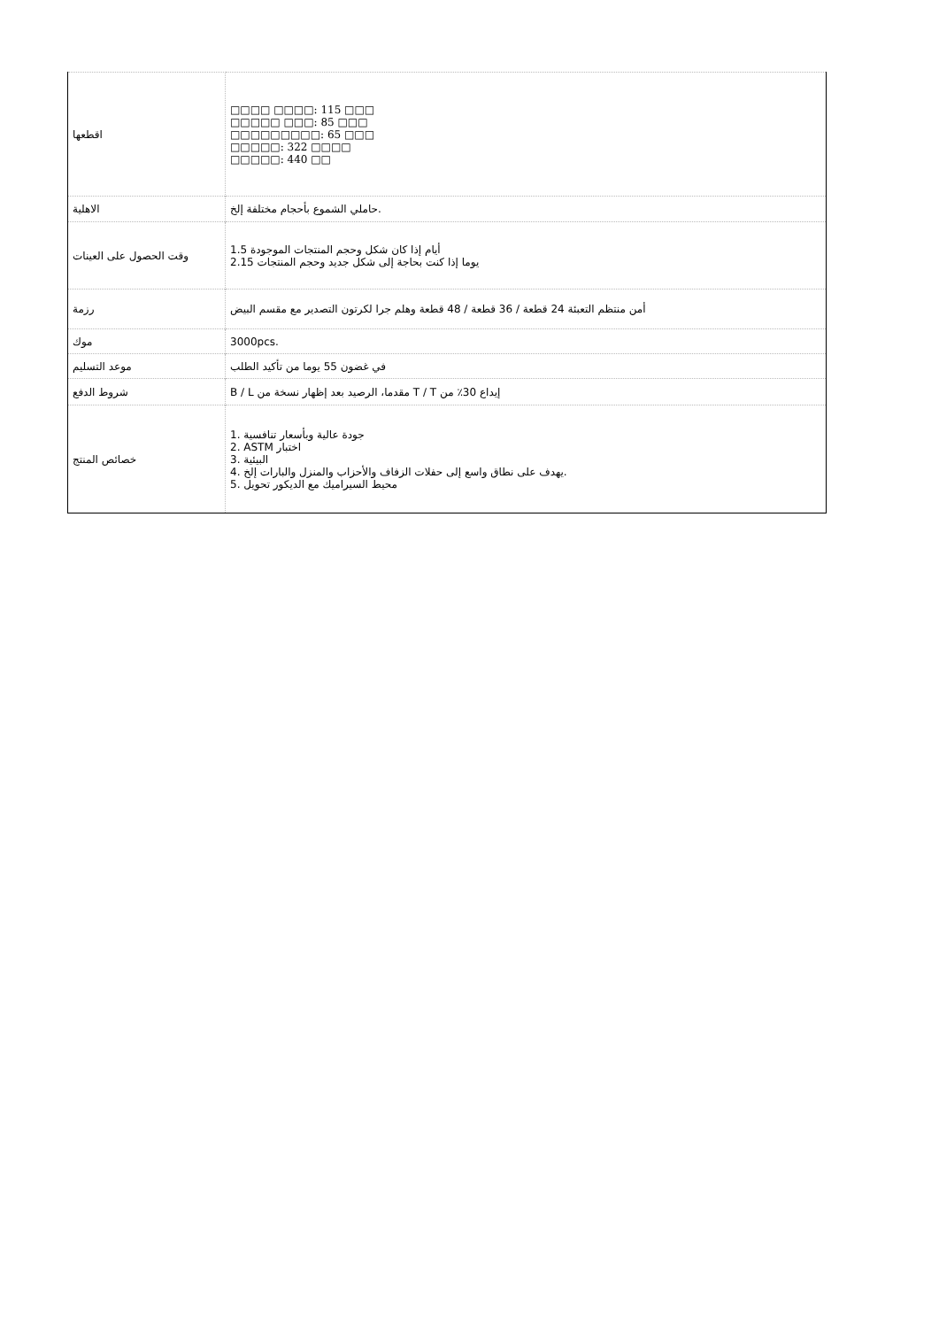| اقطعها | □□□□ □□□□: 115 □□□ □□□□□ □□□: 85 □□□ □□□□□□□□□: 65 □□□ □□□□□: 322 □□□□ □□□□□: 440 □□ |
| الاهلية | حاملي الشموع بأحجام مختلفة إلخ. |
| وقت الحصول على العينات | أيام إذا كان شكل وحجم المنتجات الموجودة 1.5 2.15 يوما إذا كنت بحاجة إلى شكل جديد وحجم المنتجات |
| رزمة | أمن منتظم التعبئة 24 قطعة / 36 قطعة / 48 قطعة وهلم جرا لكرتون التصدير مع مقسم البيض |
| موك | 3000pcs. |
| موعد التسليم | في غضون 55 يوما من تأكيد الطلب |
| شروط الدفع | B / L مقدما، الرصيد بعد إظهار نسخة من T / T إيداع 30٪ من |
| خصائص المنتج | 1. جودة عالية وبأسعار تنافسية 2. ASTM اختبار 3. البيئية 4. يهدف على نطاق واسع إلى حفلات الزفاف والأحزاب والمنزل والبارات إلخ. 5. محيط السيراميك مع الديكور تحويل |